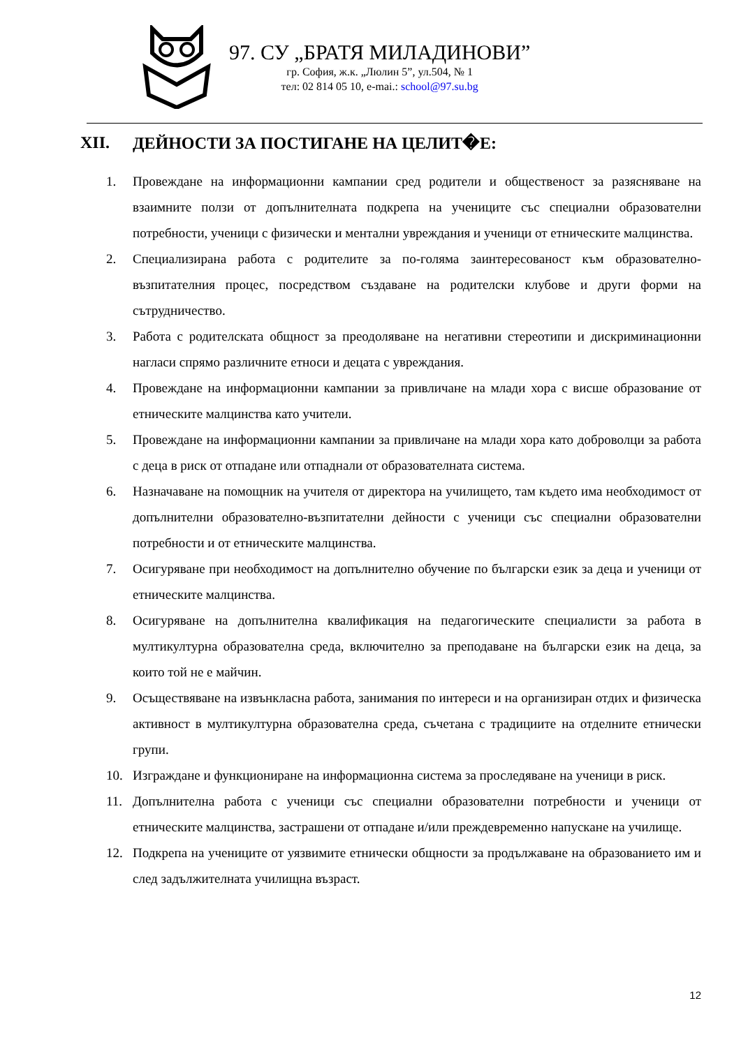97. СУ „БРАТЯ МИЛАДИНОВИ”
гр. София, ж.к. „Люлин 5”, ул.504, № 1
тел: 02 814 05 10, e-mai.: school@97.su.bg
XII. ДЕЙНОСТИ ЗА ПОСТИГАНЕ НА ЦЕЛИТ�Е:
1. Провеждане на информационни кампании сред родители и общественост за разясняване на взаимните ползи от допълнителната подкрепа на учениците със специални образователни потребности, ученици с физически и ментални увреждания и ученици от етническите малцинства.
2. Специализирана работа с родителите за по-голяма заинтересованост към образователно-възпитателния процес, посредством създаване на родителски клубове и други форми на сътрудничество.
3. Работа с родителската общност за преодоляване на негативни стереотипи и дискриминационни нагласи спрямо различните етноси и децата с увреждания.
4. Провеждане на информационни кампании за привличане на млади хора с висше образование от етническите малцинства като учители.
5. Провеждане на информационни кампании за привличане на млади хора като доброволци за работа с деца в риск от отпадане или отпаднали от образователната система.
6. Назначаване на помощник на учителя от директора на училището, там където има необходимост от допълнителни образователно-възпитателни дейности с ученици със специални образователни потребности и от етническите малцинства.
7. Осигуряване при необходимост на допълнително обучение по български език за деца и ученици от етническите малцинства.
8. Осигуряване на допълнителна квалификация на педагогическите специалисти за работа в мултикултурна образователна среда, включително за преподаване на български език на деца, за които той не е майчин.
9. Осъществяване на извънкласна работа, занимания по интереси и на организиран отдих и физическа активност в мултикултурна образователна среда, съчетана с традициите на отделните етнически групи.
10. Изграждане и функциониране на информационна система за проследяване на ученици в риск.
11. Допълнителна работа с ученици със специални образователни потребности и ученици от етническите малцинства, застрашени от отпадане и/или преждевременно напускане на училище.
12. Подкрепа на учениците от уязвимите етнически общности за продължаване на образованието им и след задължителната училищна възраст.
12